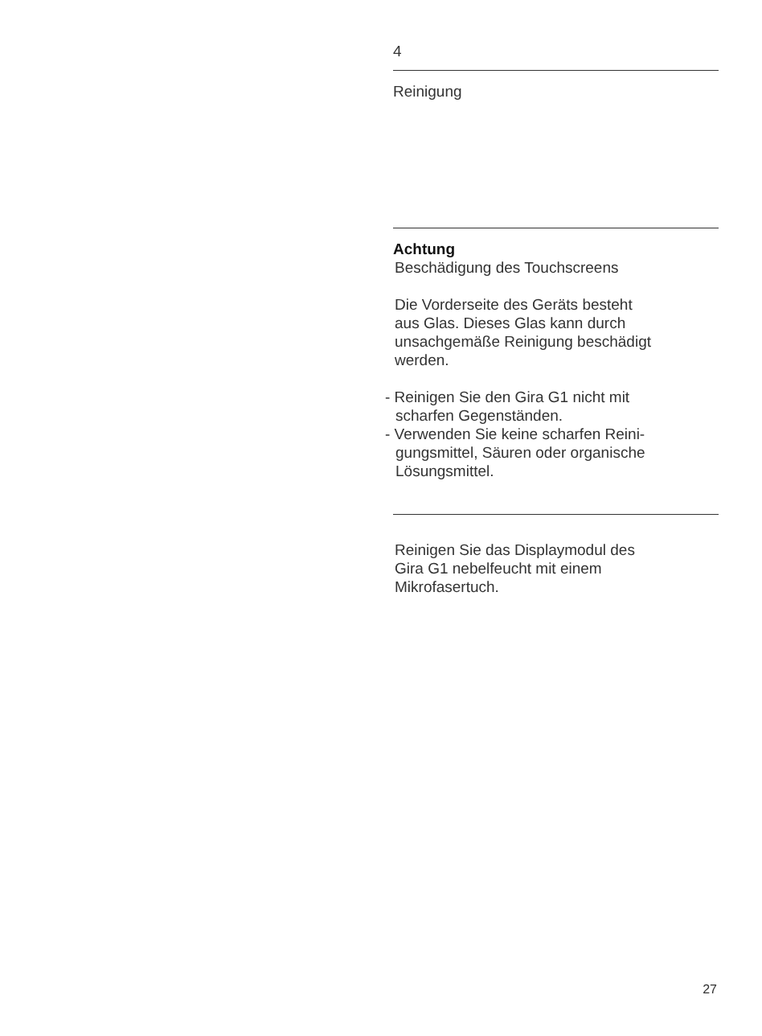4
Reinigung
Achtung
Beschädigung des Touchscreens
Die Vorderseite des Geräts besteht
aus Glas. Dieses Glas kann durch
unsachgemäße Reinigung beschädigt
werden.
- Reinigen Sie den Gira G1 nicht mit
scharfen Gegenständen.
- Verwenden Sie keine scharfen Reini-
gungsmittel, Säuren oder organische
Lösungsmittel.
Reinigen Sie das Displaymodul des
Gira G1 nebelfeucht mit einem
Mikrofasertuch.
27